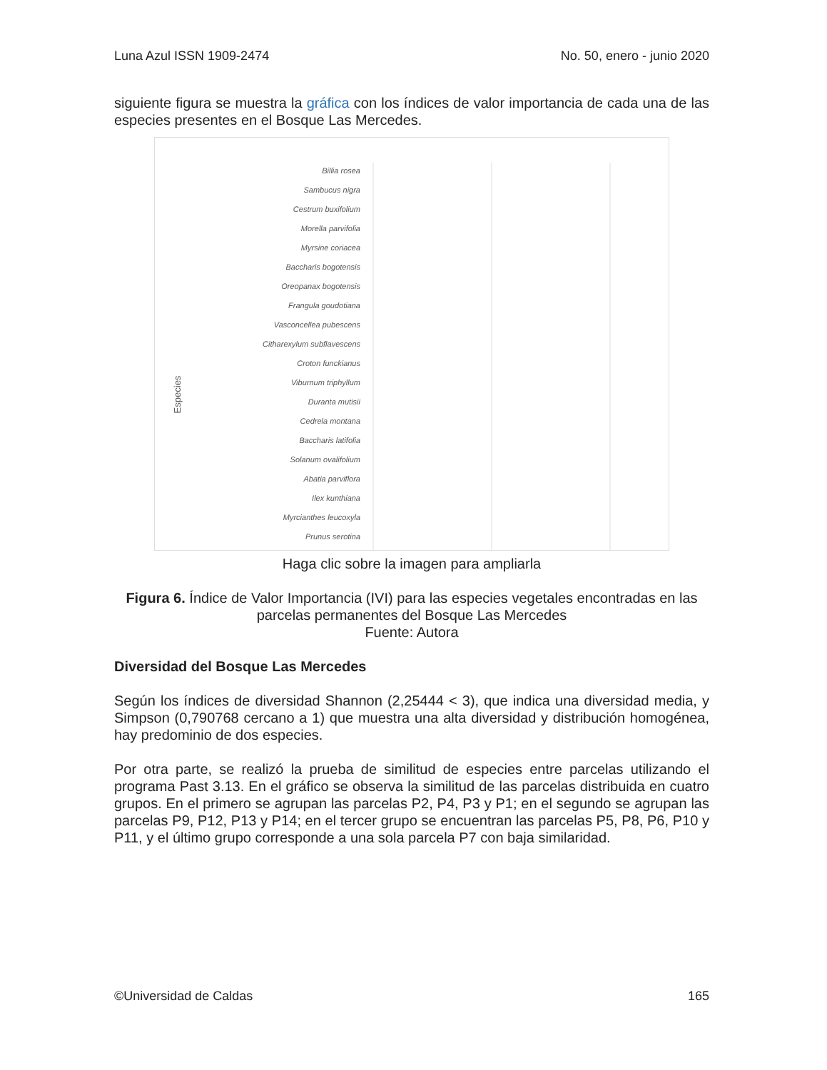Luna Azul ISSN 1909-2474 No. 50, enero - junio 2020
siguiente figura se muestra la gráfica con los índices de valor importancia de cada una de las especies presentes en el Bosque Las Mercedes.
Especies
Billia rosea
Sambucus nigra
Cestrum buxifolium
Morella parvifolia
Myrsine coriacea
Baccharis bogotensis
Oreopanax bogotensis
Frangula goudotiana
Vasconcellea pubescens
Citharexylum subflavescens
Croton funckianus
Viburnum triphyllum
Duranta mutisii
Cedrela montana
Baccharis latifolia
Solanum ovalifolium
Abatia parviflora
Ilex kunthiana
Myrcianthes leucoxyla
Prunus serotina
Haga clic sobre la imagen para ampliarla
Figura 6. Índice de Valor Importancia (IVI) para las especies vegetales encontradas en las parcelas permanentes del Bosque Las Mercedes
Fuente: Autora
Diversidad del Bosque Las Mercedes
Según los índices de diversidad Shannon (2,25444 < 3), que indica una diversidad media, y Simpson (0,790768 cercano a 1) que muestra una alta diversidad y distribución homogénea, hay predominio de dos especies.
Por otra parte, se realizó la prueba de similitud de especies entre parcelas utilizando el programa Past 3.13. En el gráfico se observa la similitud de las parcelas distribuida en cuatro grupos. En el primero se agrupan las parcelas P2, P4, P3 y P1; en el segundo se agrupan las parcelas P9, P12, P13 y P14; en el tercer grupo se encuentran las parcelas P5, P8, P6, P10 y P11, y el último grupo corresponde a una sola parcela P7 con baja similaridad.
©Universidad de Caldas 165